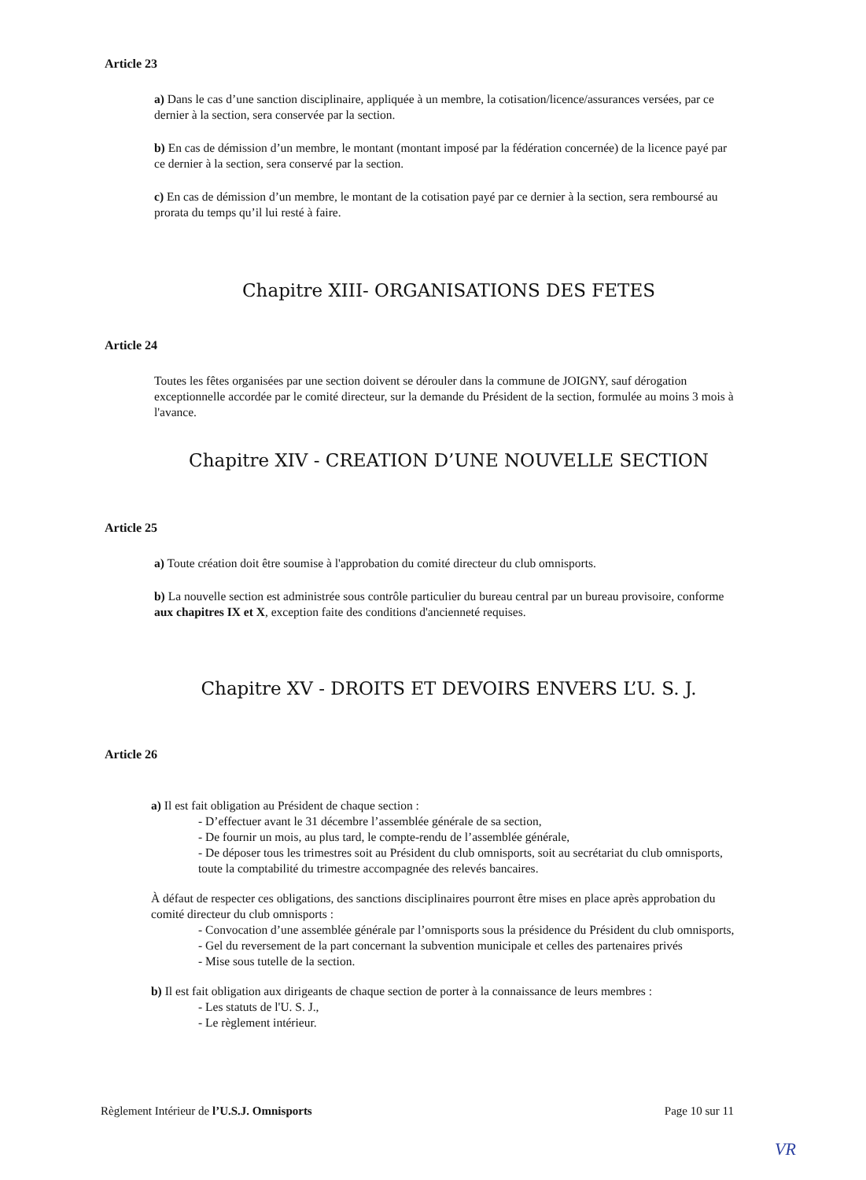Article 23
a) Dans le cas d’une sanction disciplinaire, appliquée à un membre, la cotisation/licence/assurances versées, par ce dernier à la section, sera conservée par la section.
b) En cas de démission d’un membre, le montant (montant imposé par la fédération concernée) de la licence payé par ce dernier à la section, sera conservé par la section.
c) En cas de démission d’un membre, le montant de la cotisation payé par ce dernier à la section, sera remboursé au prorata du temps qu’il lui resté à faire.
Chapitre XIII- ORGANISATIONS DES FETES
Article 24
Toutes les fêtes organisées par une section doivent se dérouler dans la commune de JOIGNY, sauf dérogation exceptionnelle accordée par le comité directeur, sur la demande du Président de la section, formulée au moins 3 mois à l'avance.
Chapitre XIV - CREATION D’UNE NOUVELLE SECTION
Article 25
a) Toute création doit être soumise à l'approbation du comité directeur du club omnisports.
b) La nouvelle section est administrée sous contrôle particulier du bureau central par un bureau provisoire, conforme aux chapitres IX et X, exception faite des conditions d'ancienneté requises.
Chapitre XV - DROITS ET DEVOIRS ENVERS L’U. S. J.
Article 26
a) Il est fait obligation au Président de chaque section :
- D’effectuer avant le 31 décembre l’assemblée générale de sa section,
- De fournir un mois, au plus tard, le compte-rendu de l’assemblée générale,
- De déposer tous les trimestres soit au Président du club omnisports, soit au secrétariat du club omnisports, toute la comptabilité du trimestre accompagnée des relevés bancaires.
À défaut de respecter ces obligations, des sanctions disciplinaires pourront être mises en place après approbation du comité directeur du club omnisports :
- Convocation d’une assemblée générale par l’omnisports sous la présidence du Président du club omnisports,
- Gel du reversement de la part concernant la subvention municipale et celles des partenaires privés
- Mise sous tutelle de la section.
b) Il est fait obligation aux dirigeants de chaque section de porter à la connaissance de leurs membres :
- Les statuts de l'U. S. J.,
- Le règlement intérieur.
Règlement Intérieur de l’U.S.J. Omnisports Page 10 sur 11
VR